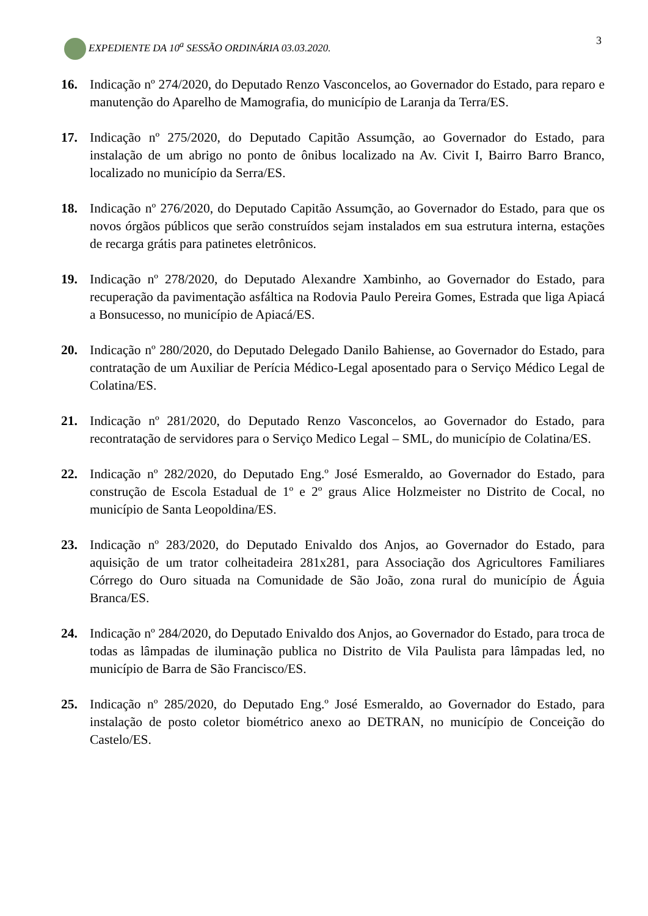EXPEDIENTE DA 10<sup>a</sup> SESSÃO ORDINÁRIA 03.03.2020. 3
16. Indicação nº 274/2020, do Deputado Renzo Vasconcelos, ao Governador do Estado, para reparo e manutenção do Aparelho de Mamografia, do município de Laranja da Terra/ES.
17. Indicação nº 275/2020, do Deputado Capitão Assumção, ao Governador do Estado, para instalação de um abrigo no ponto de ônibus localizado na Av. Civit I, Bairro Barro Branco, localizado no município da Serra/ES.
18. Indicação nº 276/2020, do Deputado Capitão Assumção, ao Governador do Estado, para que os novos órgãos públicos que serão construídos sejam instalados em sua estrutura interna, estações de recarga grátis para patinetes eletrônicos.
19. Indicação nº 278/2020, do Deputado Alexandre Xambinho, ao Governador do Estado, para recuperação da pavimentação asfáltica na Rodovia Paulo Pereira Gomes, Estrada que liga Apiacá a Bonsucesso, no município de Apiacá/ES.
20. Indicação nº 280/2020, do Deputado Delegado Danilo Bahiense, ao Governador do Estado, para contratação de um Auxiliar de Perícia Médico-Legal aposentado para o Serviço Médico Legal de Colatina/ES.
21. Indicação nº 281/2020, do Deputado Renzo Vasconcelos, ao Governador do Estado, para recontratação de servidores para o Serviço Medico Legal – SML, do município de Colatina/ES.
22. Indicação nº 282/2020, do Deputado Eng.º José Esmeraldo, ao Governador do Estado, para construção de Escola Estadual de 1º e 2º graus Alice Holzmeister no Distrito de Cocal, no município de Santa Leopoldina/ES.
23. Indicação nº 283/2020, do Deputado Enivaldo dos Anjos, ao Governador do Estado, para aquisição de um trator colheitadeira 281x281, para Associação dos Agricultores Familiares Córrego do Ouro situada na Comunidade de São João, zona rural do município de Águia Branca/ES.
24. Indicação nº 284/2020, do Deputado Enivaldo dos Anjos, ao Governador do Estado, para troca de todas as lâmpadas de iluminação publica no Distrito de Vila Paulista para lâmpadas led, no município de Barra de São Francisco/ES.
25. Indicação nº 285/2020, do Deputado Eng.º José Esmeraldo, ao Governador do Estado, para instalação de posto coletor biométrico anexo ao DETRAN, no município de Conceição do Castelo/ES.